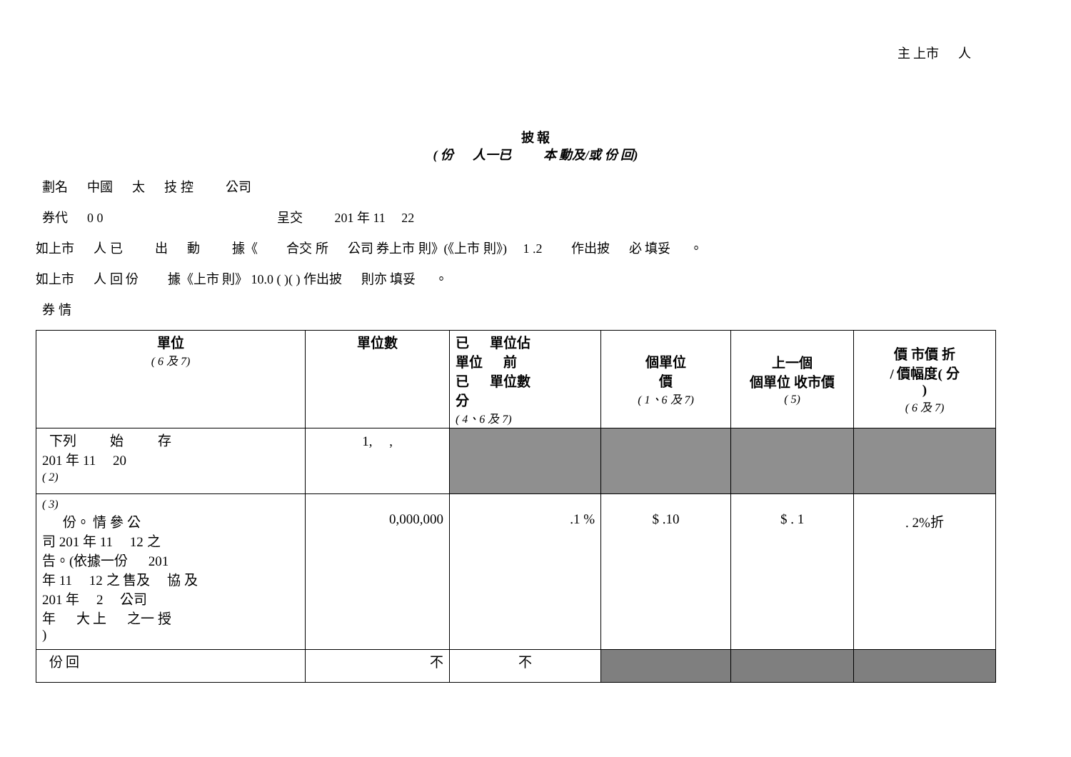主 上市 　 人
披 報
( 份 　 人一已 　　 本 動及/或 份 回)
劃名 　 中國 　 太 　 技 控 　　 公司
券代 　 0 0 　　　　　　　　　　　　　 呈交 　　 201 年 11 　22
如上市 　 人 已 　　 出 　 動 　　 據《 　　合交 所 　 公司 券上市 則》(《上市 則》) 　1 .2 　　作出披 　 必 填妥 　 。
如上市 　 人 回 份 　　據《上市 則》 10.0 ( )( ) 作出披 　 則亦 填妥 　 。
券 情
| 單位 ( 6 及 7) | 單位數 | 已 單位佔 單位 前 已 單位數 分 ( 4、6 及 7) | 個單位 價 ( 1、6 及 7) | 上一個 個單位 收市價 ( 5) | 價 市價 折 / 價幅度( 分 ) ( 6 及 7) |
| --- | --- | --- | --- | --- | --- |
| 下列 始 存 201 年 11 20 ( 2) | 1, , | | | | |
| ( 3) 份。 情 參 公 司 201 年 11 12 之 告。(依據一份 201 年 11 12 之 售及 協 及 201 年 2 公司 年 大 上 之一 授 ) | 0,000,000 | .1 % | $ .10 | $ . 1 | . 2%折 |
| 份 回 | 不 | 不 | | | |